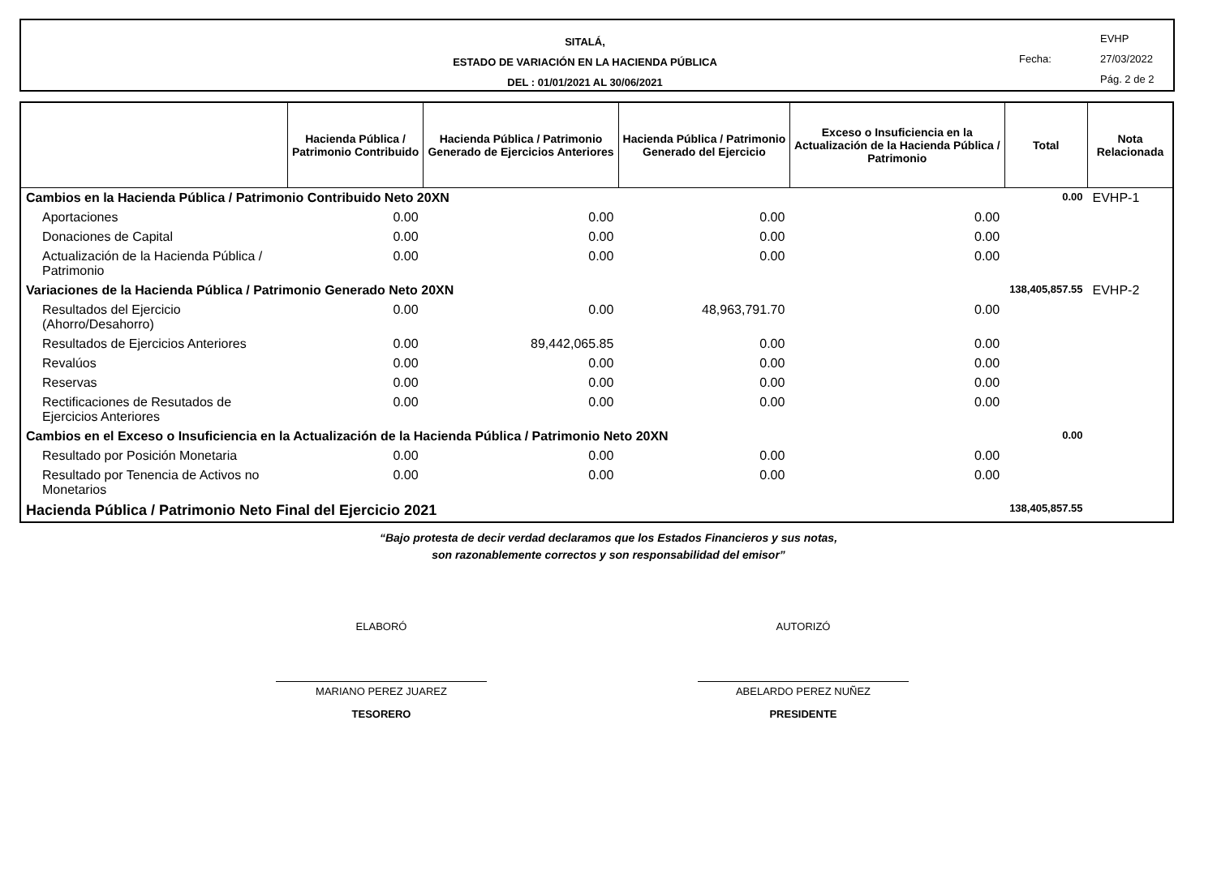SITALÁ,
ESTADO DE VARIACIÓN EN LA HACIENDA PÚBLICA
DEL : 01/01/2021 AL 30/06/2021
EVHP
Fecha: 27/03/2022
Pág. 2 de 2
| | Hacienda Pública / Patrimonio Contribuido | Hacienda Pública / Patrimonio Generado de Ejercicios Anteriores | Hacienda Pública / Patrimonio Generado del Ejercicio | Exceso o Insuficiencia en la Actualización de la Hacienda Pública / Patrimonio | Total | Nota Relacionada |
| --- | --- | --- | --- | --- | --- | --- |
| Cambios en la Hacienda Pública / Patrimonio Contribuido Neto 20XN | | | | | 0.00 | EVHP-1 |
| Aportaciones | 0.00 | 0.00 | 0.00 | 0.00 | | |
| Donaciones de Capital | 0.00 | 0.00 | 0.00 | 0.00 | | |
| Actualización de la Hacienda Pública / Patrimonio | 0.00 | 0.00 | 0.00 | 0.00 | | |
| Variaciones de la Hacienda Pública / Patrimonio Generado Neto 20XN | | | | | 138,405,857.55 | EVHP-2 |
| Resultados del Ejercicio (Ahorro/Desahorro) | 0.00 | 0.00 | 48,963,791.70 | 0.00 | | |
| Resultados de Ejercicios Anteriores | 0.00 | 89,442,065.85 | 0.00 | 0.00 | | |
| Revalúos | 0.00 | 0.00 | 0.00 | 0.00 | | |
| Reservas | 0.00 | 0.00 | 0.00 | 0.00 | | |
| Rectificaciones de Resutados de Ejercicios Anteriores | 0.00 | 0.00 | 0.00 | 0.00 | | |
| Cambios en el Exceso o Insuficiencia en la Actualización de la Hacienda Pública / Patrimonio Neto 20XN | | | | | 0.00 | |
| Resultado por Posición Monetaria | 0.00 | 0.00 | 0.00 | 0.00 | | |
| Resultado por Tenencia de Activos no Monetarios | 0.00 | 0.00 | 0.00 | 0.00 | | |
| Hacienda Pública / Patrimonio Neto Final del Ejercicio 2021 | | | | | 138,405,857.55 | |
“Bajo protesta de decir verdad declaramos que los Estados Financieros y sus notas,
son razonablemente correctos y son responsabilidad del emisor”
ELABORÓ
MARIANO PEREZ JUAREZ
TESORERO
AUTORIZÓ
ABELARDO PEREZ NUÑEZ
PRESIDENTE